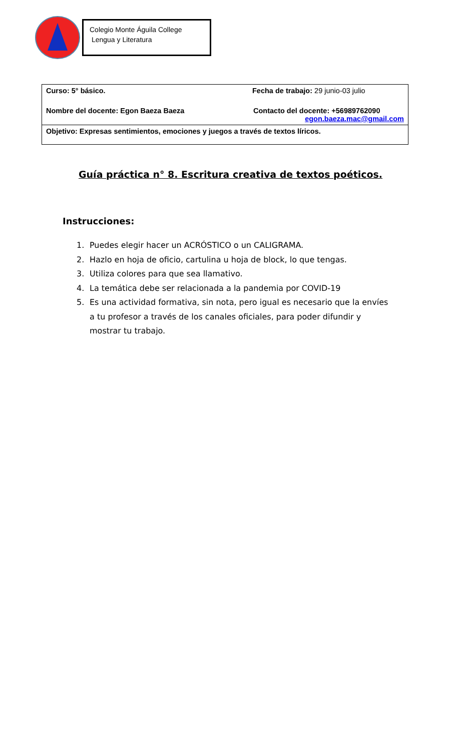Colegio Monte Águila College
Lengua y Literatura
| Curso: 5° básico. Fecha de trabajo: 29 junio-03 julio Nombre del docente: Egon Baeza Baeza Contacto del docente: +56989762090 egon.baeza.mac@gmail.com |
| Objetivo: Expresas sentimientos, emociones y juegos a través de textos líricos. |
Guía práctica n° 8. Escritura creativa de textos poéticos.
Instrucciones:
1. Puedes elegir hacer un ACRÓSTICO o un CALIGRAMA.
2. Hazlo en hoja de oficio, cartulina u hoja de block, lo que tengas.
3. Utiliza colores para que sea llamativo.
4. La temática debe ser relacionada a la pandemia por COVID-19
5. Es una actividad formativa, sin nota, pero igual es necesario que la envíes a tu profesor a través de los canales oficiales, para poder difundir y mostrar tu trabajo.